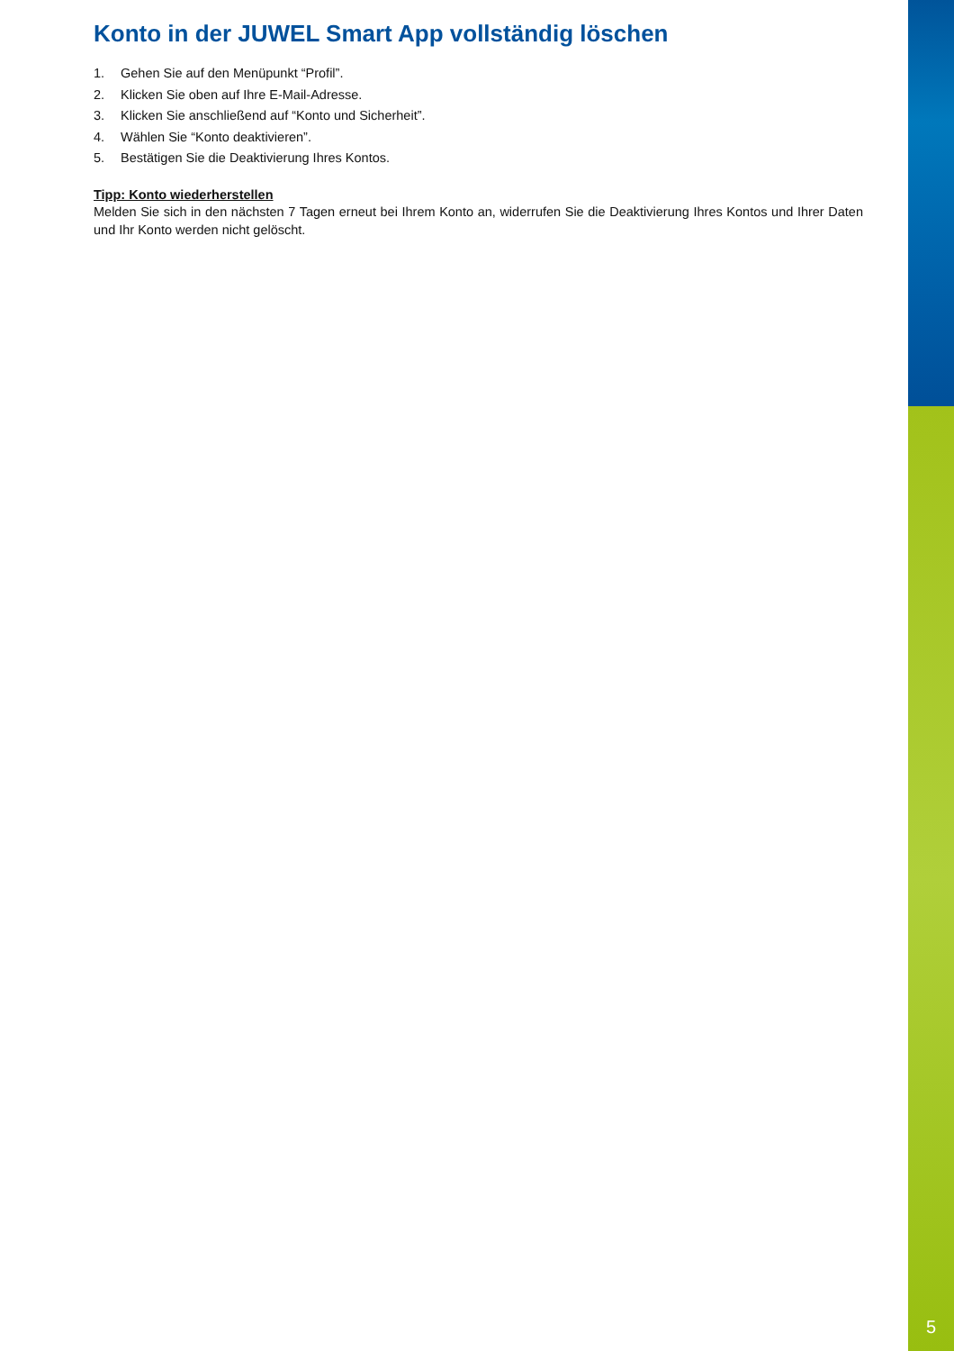Konto in der JUWEL Smart App vollständig löschen
1. Gehen Sie auf den Menüpunkt “Profil”.
2. Klicken Sie oben auf Ihre E-Mail-Adresse.
3. Klicken Sie anschließend auf “Konto und Sicherheit”.
4. Wählen Sie “Konto deaktivieren”.
5. Bestätigen Sie die Deaktivierung Ihres Kontos.
Tipp: Konto wiederherstellen
Melden Sie sich in den nächsten 7 Tagen erneut bei Ihrem Konto an, widerrufen Sie die Deaktivierung Ihres Kontos und Ihrer Daten und Ihr Konto werden nicht gelöscht.
5